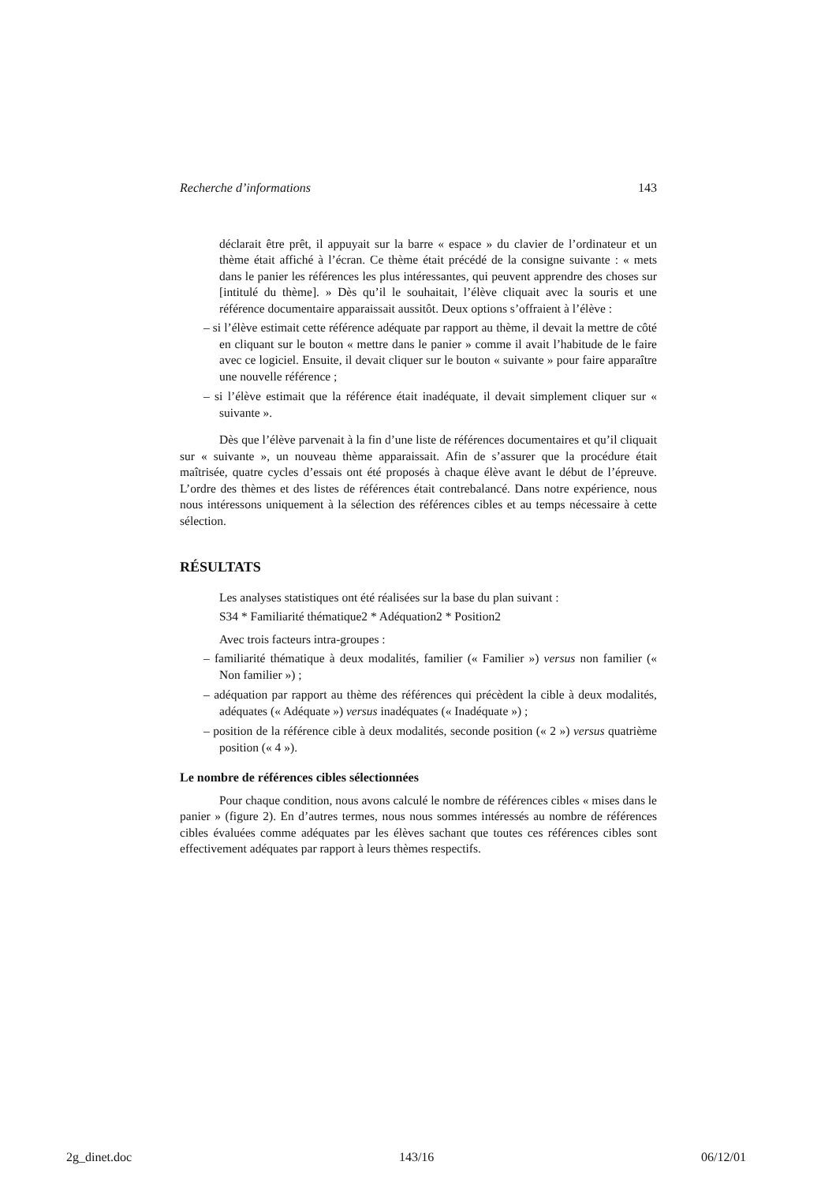Recherche d’informations 143
déclarait être prêt, il appuyait sur la barre « espace » du clavier de l’ordinateur et un thème était affiché à l’écran. Ce thème était précédé de la consigne suivante : « mets dans le panier les références les plus intéressantes, qui peuvent apprendre des choses sur [intitulé du thème]. » Dès qu’il le souhaitait, l’élève cliquait avec la souris et une référence documentaire apparaissait aussitôt. Deux options s’offraient à l’élève :
– si l’élève estimait cette référence adéquate par rapport au thème, il devait la mettre de côté en cliquant sur le bouton « mettre dans le panier » comme il avait l’habitude de le faire avec ce logiciel. Ensuite, il devait cliquer sur le bouton « suivante » pour faire apparaître une nouvelle référence ;
– si l’élève estimait que la référence était inadéquate, il devait simplement cliquer sur « suivante ».
Dès que l’élève parvenait à la fin d’une liste de références documentaires et qu’il cliquait sur « suivante », un nouveau thème apparaissait. Afin de s’assurer que la procédure était maîtrisée, quatre cycles d’essais ont été proposés à chaque élève avant le début de l’épreuve. L’ordre des thèmes et des listes de références était contrebalancé. Dans notre expérience, nous nous intéressons uniquement à la sélection des références cibles et au temps nécessaire à cette sélection.
RÉSULTATS
Les analyses statistiques ont été réalisées sur la base du plan suivant :
S34 * Familiarité thématique2 * Adéquation2 * Position2
Avec trois facteurs intra-groupes :
– familiarité thématique à deux modalités, familier (« Familier ») versus non familier (« Non familier ») ;
– adéquation par rapport au thème des références qui précèdent la cible à deux modalités, adéquates (« Adéquate ») versus inadéquates (« Inadéquate ») ;
– position de la référence cible à deux modalités, seconde position (« 2 ») versus quatrième position (« 4 »).
Le nombre de références cibles sélectionnées
Pour chaque condition, nous avons calculé le nombre de références cibles « mises dans le panier » (figure 2). En d’autres termes, nous nous sommes intéressés au nombre de références cibles évaluées comme adéquates par les élèves sachant que toutes ces références cibles sont effectivement adéquates par rapport à leurs thèmes respectifs.
2g_dinet.doc 143/16 06/12/01